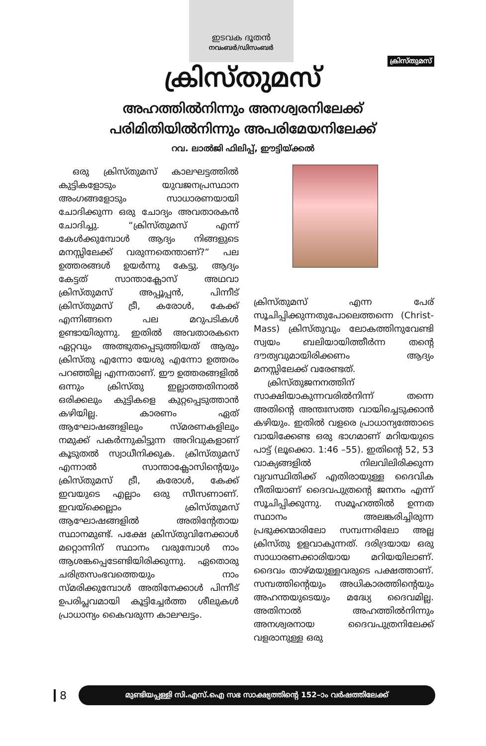ഇടവക ദൂതൻ
നവംബർ/ഡിസംബർ
ക്രിസ്തുമസ്
ക്രിസ്തുമസ്
അഹത്തിൽനിന്നും അനശ്വരനിലേക്ക്
പരിമിതിയിൽനിന്നും അപരിമേയനിലേക്ക്
റവ. ലാൽജി ഫിലിപ്പ്, ഈട്ടിയ്ക്കൽ
ഒരു ക്രിസ്തുമസ് കാലഘട്ടത്തിൽ കുട്ടികളോടും യുവജനപ്രസ്ഥാന അംഗങ്ങളോടും സാധാരണയായി ചോദിക്കുന്ന ഒരു ചോദ്യം അവതാരകൻ ചോദിച്ചു. “ക്രിസ്തുമസ് എന്ന് കേൾക്കുമ്പോൾ ആദ്യം നിങ്ങളുടെ മനസ്സിലേക്ക് വരുന്നതെന്താണ്?” പല ഉത്തരങ്ങൾ ഉയർന്നു കേട്ടു. ആദ്യം കേട്ടത് സാന്താക്ലോസ് അഥവാ ക്രിസ്തുമസ് അപ്പൂപ്പൻ, പിന്നീട് ക്രിസ്തുമസ് ട്രീ, കരോൾ, കേക്ക് എന്നിങ്ങനെ പല മറുപടികൾ ഉണ്ടായിരുന്നു. ഇതിൽ അവതാരകനെ ഏറ്റവും അത്ഭുതപ്പെടുത്തിയത് ആരും ക്രിസ്തു എന്നോ യേശു എന്നോ ഉത്തരം പറഞ്ഞില്ല എന്നതാണ്. ഈ ഉത്തരങ്ങളിൽ ഒന്നും ക്രിസ്തു ഇല്ലാത്തതിനാൽ ഒരിക്കലും കുട്ടികളെ കുറ്റപ്പെടുത്താൻ കഴിയില്ല. കാരണം ഏത് ആഘോഷങ്ങളിലും സ്മരണകളിലും നമുക്ക് പകർന്നുകിട്ടുന്ന അറിവുകളാണ് കൂടുതൽ സ്വാധീനിക്കുക. ക്രിസ്തുമസ് എന്നാൽ സാന്താക്ലോസിന്റെയും ക്രിസ്തുമസ് ട്രീ, കരോൾ, കേക്ക് ഇവയുടെ എല്ലാം ഒരു സീസണാണ്. ഇവയ്ക്കെല്ലാം ക്രിസ്തുമസ് ആഘോഷങ്ങളിൽ അതിന്റേതായ സ്ഥാനമുണ്ട്. പക്ഷേ ക്രിസ്തുവിനേക്കാൾ മറ്റൊന്നിന് സ്ഥാനം വരുമ്പോൾ നാം ആശങ്കപ്പെടേണ്ടിയിരിക്കുന്നു. ഏതൊരു ചരിത്രസംഭവത്തെയും നാം സ്മരിക്കുമ്പോൾ അതിനേക്കാൾ പിന്നീട് ഉപരിപ്ലവമായി കൂട്ടിച്ചേർത്ത ശീലുകൾ പ്രാധാന്യം കൈവരുന്ന കാലഘട്ടം.
ക്രിസ്തുമസ് എന്ന പേര് സൂചിപ്പിക്കുന്നതുപോലെത്തന്നെ (Christ-Mass) ക്രിസ്തുവും ലോകത്തിനുവേണ്ടി സ്വയം ബലിയായിത്തീർന്ന തന്റെ ദൗത്യവുമായിരിക്കണം ആദ്യം മനസ്സിലേക്ക് വരേണ്ടത്.
ക്രിസ്തുജനനത്തിന് സാക്ഷിയാകുന്നവരിൽനിന്ന് തന്നെ അതിന്റെ അന്തഃസത്ത വായിച്ചെടുക്കാൻ കഴിയും. ഇതിൽ വളരെ പ്രാധാന്യത്തോടെ വായിക്കേണ്ട ഒരു ഭാഗമാണ് മറിയയുടെ പാട്ട് (ലൂക്കൊ. 1:46 –55). ഇതിന്റെ 52, 53 വാക്യങ്ങളിൽ നിലവിലിരിക്കുന്ന വ്യവസ്ഥിതിക്ക് എതിരായുള്ള ദൈവിക നീതിയാണ് ദൈവപുത്രന്റെ ജനനം എന്ന് സൂചിപ്പിക്കുന്നു. സമൂഹത്തിൽ ഉന്നത സ്ഥാനം അലങ്കരിച്ചിരുന്ന പ്രഭുക്കന്മാരിലോ സമ്പന്നരിലോ അല്ല ക്രിസ്തു ഉളവാകുന്നത്. ദരിദ്രയായ ഒരു സാധാരണക്കാരിയായ മറിയയിലാണ്. ദൈവം താഴ്മയുള്ളവരുടെ പക്ഷത്താണ്. സമ്പത്തിന്റെയും അധികാരത്തിന്റെയും അഹന്തയുടെയും മദ്ധ്യേ ദൈവമില്ല. അതിനാൽ അഹത്തിൽനിന്നും അനശ്വരനായ ദൈവപുത്രനിലേക്ക് വളരാനുള്ള ഒരു
8
മുണ്ടിയപ്പള്ളി സി.എസ്.ഐ സഭ സാക്ഷ്യത്തിന്റെ 152–ാം വർഷത്തിലേക്ക്